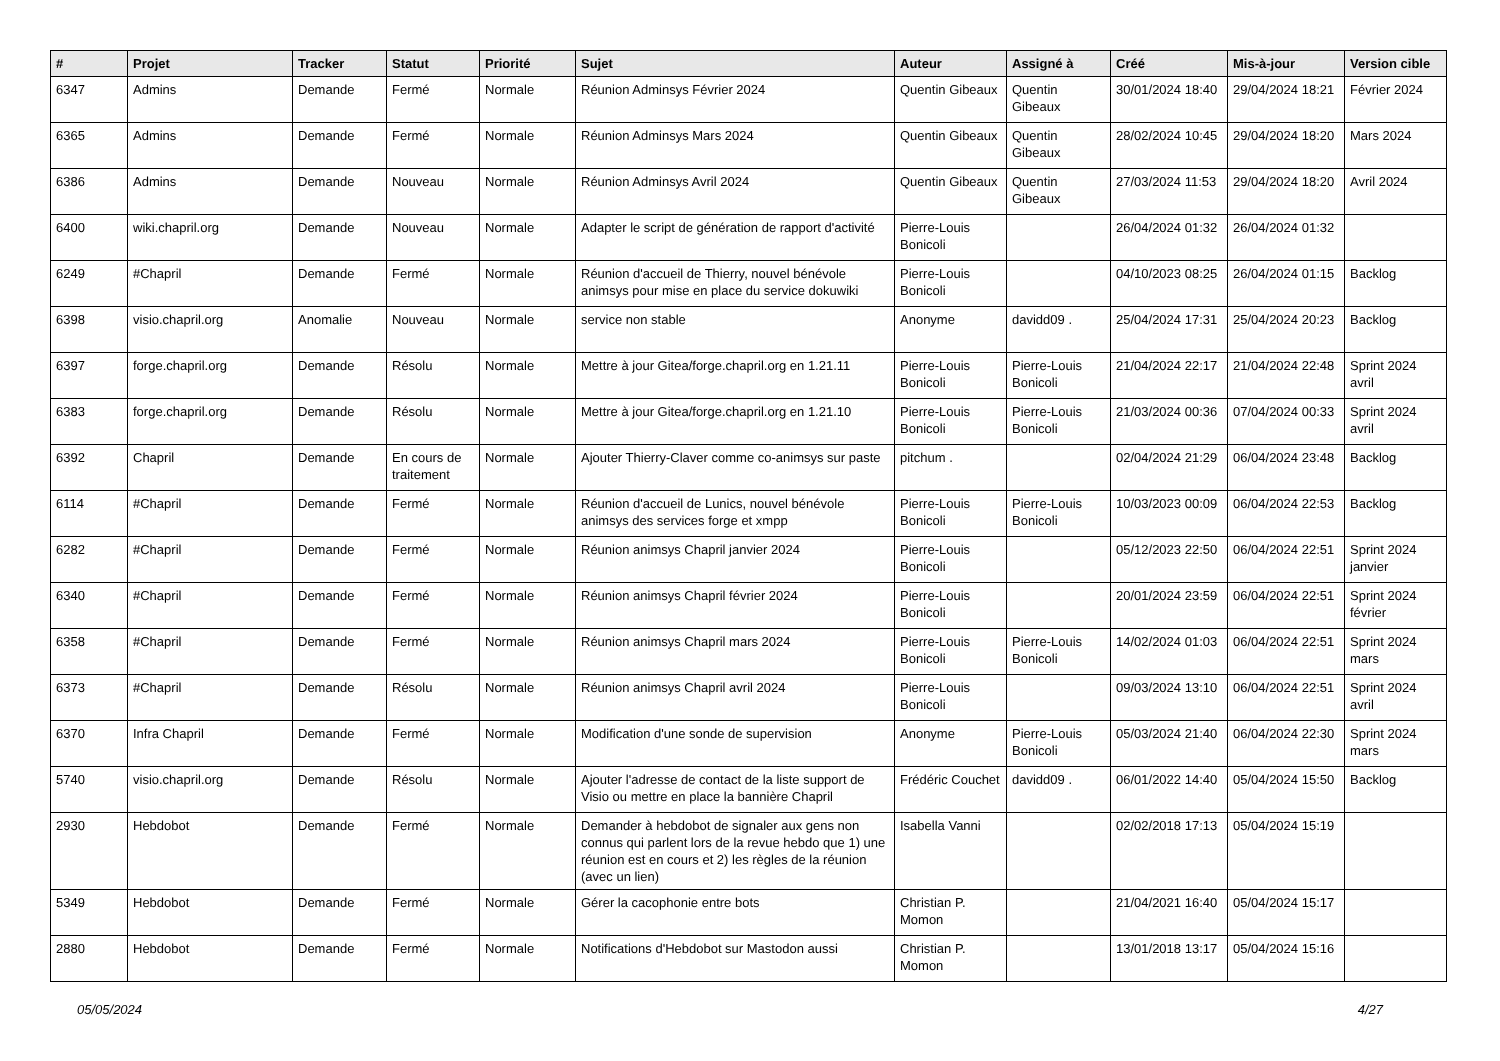| # | Projet | Tracker | Statut | Priorité | Sujet | Auteur | Assigné à | Créé | Mis-à-jour | Version cible |
| --- | --- | --- | --- | --- | --- | --- | --- | --- | --- | --- |
| 6347 | Admins | Demande | Fermé | Normale | Réunion Adminsys Février 2024 | Quentin Gibeaux | Quentin Gibeaux | 30/01/2024 18:40 | 29/04/2024 18:21 | Février 2024 |
| 6365 | Admins | Demande | Fermé | Normale | Réunion Adminsys Mars 2024 | Quentin Gibeaux | Quentin Gibeaux | 28/02/2024 10:45 | 29/04/2024 18:20 | Mars 2024 |
| 6386 | Admins | Demande | Nouveau | Normale | Réunion Adminsys Avril 2024 | Quentin Gibeaux | Quentin Gibeaux | 27/03/2024 11:53 | 29/04/2024 18:20 | Avril 2024 |
| 6400 | wiki.chapril.org | Demande | Nouveau | Normale | Adapter le script de génération de rapport d'activité | Pierre-Louis Bonicoli | | 26/04/2024 01:32 | 26/04/2024 01:32 | |
| 6249 | #Chapril | Demande | Fermé | Normale | Réunion d'accueil de Thierry, nouvel bénévole animsys pour mise en place du service dokuwiki | Pierre-Louis Bonicoli | | 04/10/2023 08:25 | 26/04/2024 01:15 | Backlog |
| 6398 | visio.chapril.org | Anomalie | Nouveau | Normale | service non stable | Anonyme | davidd09 . | 25/04/2024 17:31 | 25/04/2024 20:23 | Backlog |
| 6397 | forge.chapril.org | Demande | Résolu | Normale | Mettre à jour Gitea/forge.chapril.org en 1.21.11 | Pierre-Louis Bonicoli | Pierre-Louis Bonicoli | 21/04/2024 22:17 | 21/04/2024 22:48 | Sprint 2024 avril |
| 6383 | forge.chapril.org | Demande | Résolu | Normale | Mettre à jour Gitea/forge.chapril.org en 1.21.10 | Pierre-Louis Bonicoli | Pierre-Louis Bonicoli | 21/03/2024 00:36 | 07/04/2024 00:33 | Sprint 2024 avril |
| 6392 | Chapril | Demande | En cours de traitement | Normale | Ajouter Thierry-Claver comme co-animsys sur paste | pitchum . | | 02/04/2024 21:29 | 06/04/2024 23:48 | Backlog |
| 6114 | #Chapril | Demande | Fermé | Normale | Réunion d'accueil de Lunics, nouvel bénévole animsys des services forge et xmpp | Pierre-Louis Bonicoli | Pierre-Louis Bonicoli | 10/03/2023 00:09 | 06/04/2024 22:53 | Backlog |
| 6282 | #Chapril | Demande | Fermé | Normale | Réunion animsys Chapril janvier 2024 | Pierre-Louis Bonicoli | | 05/12/2023 22:50 | 06/04/2024 22:51 | Sprint 2024 janvier |
| 6340 | #Chapril | Demande | Fermé | Normale | Réunion animsys Chapril février 2024 | Pierre-Louis Bonicoli | | 20/01/2024 23:59 | 06/04/2024 22:51 | Sprint 2024 février |
| 6358 | #Chapril | Demande | Fermé | Normale | Réunion animsys Chapril mars 2024 | Pierre-Louis Bonicoli | Pierre-Louis Bonicoli | 14/02/2024 01:03 | 06/04/2024 22:51 | Sprint 2024 mars |
| 6373 | #Chapril | Demande | Résolu | Normale | Réunion animsys Chapril avril 2024 | Pierre-Louis Bonicoli | | 09/03/2024 13:10 | 06/04/2024 22:51 | Sprint 2024 avril |
| 6370 | Infra Chapril | Demande | Fermé | Normale | Modification d'une sonde de supervision | Anonyme | Pierre-Louis Bonicoli | 05/03/2024 21:40 | 06/04/2024 22:30 | Sprint 2024 mars |
| 5740 | visio.chapril.org | Demande | Résolu | Normale | Ajouter l'adresse de contact de la liste support de Visio ou mettre en place la bannière Chapril | Frédéric Couchet | davidd09 . | 06/01/2022 14:40 | 05/04/2024 15:50 | Backlog |
| 2930 | Hebdobot | Demande | Fermé | Normale | Demander à hebdobot de signaler aux gens non connus qui parlent lors de la revue hebdo que 1) une réunion est en cours et 2) les règles de la réunion (avec un lien) | Isabella Vanni | | 02/02/2018 17:13 | 05/04/2024 15:19 | |
| 5349 | Hebdobot | Demande | Fermé | Normale | Gérer la cacophonie entre bots | Christian P. Momon | | 21/04/2021 16:40 | 05/04/2024 15:17 | |
| 2880 | Hebdobot | Demande | Fermé | Normale | Notifications d'Hebdobot sur Mastodon aussi | Christian P. Momon | | 13/01/2018 13:17 | 05/04/2024 15:16 | |
05/05/2024 4/27